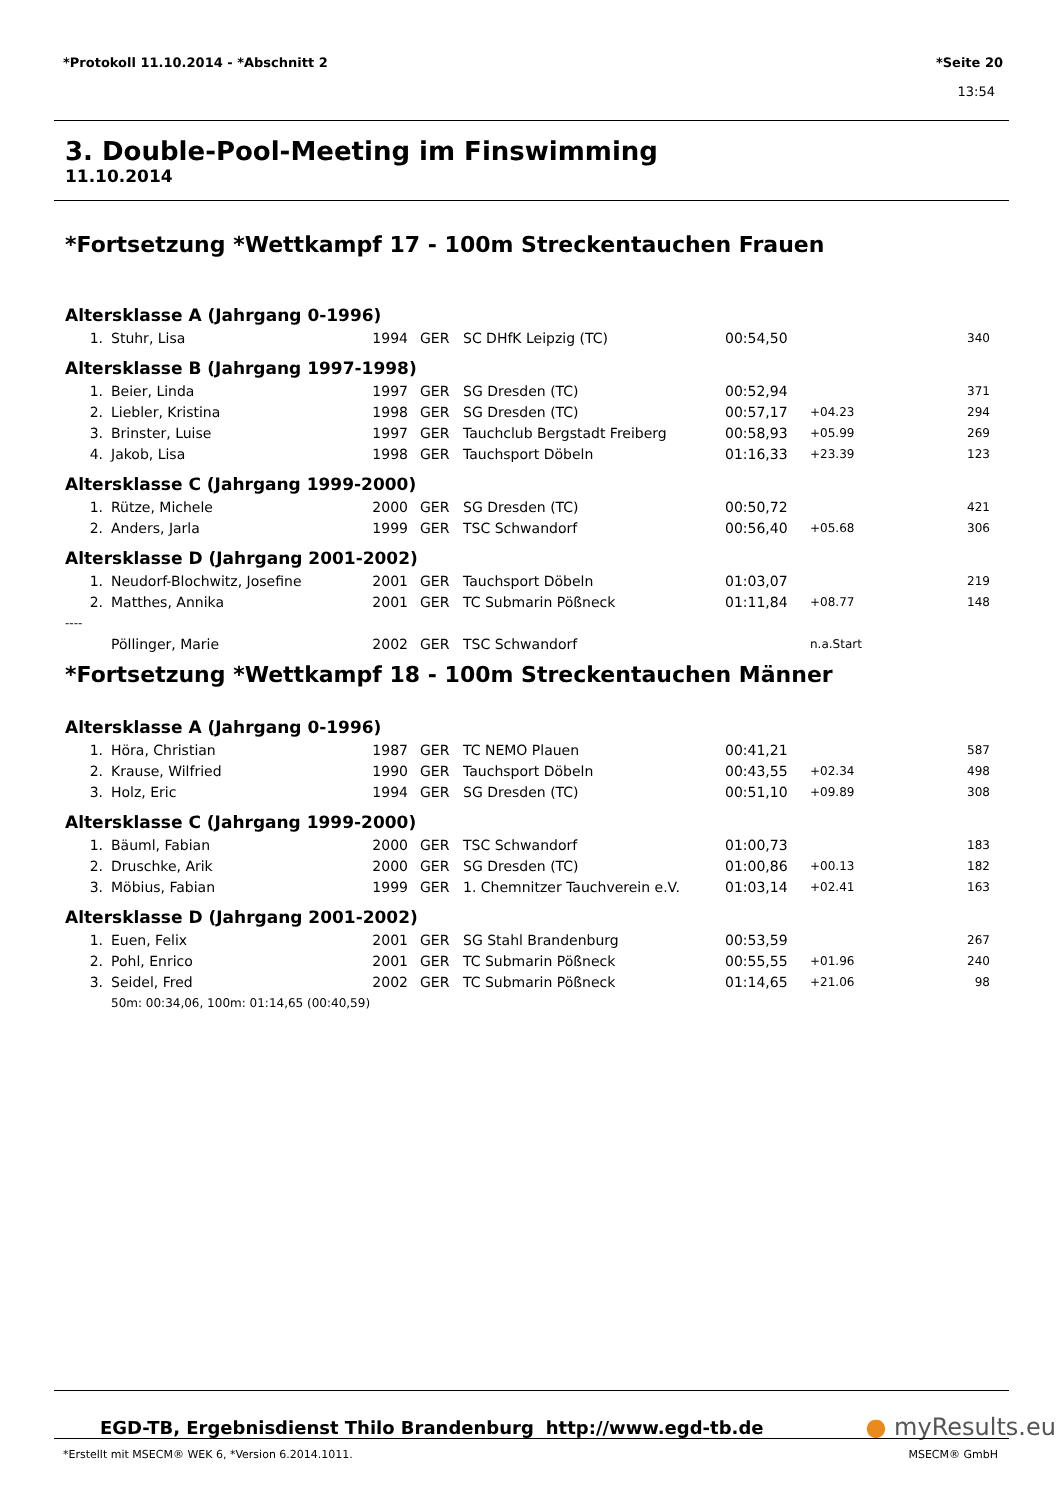*Protokoll 11.10.2014 - *Abschnitt 2 *Seite 20
13:54
3. Double-Pool-Meeting im Finswimming
11.10.2014
*Fortsetzung *Wettkampf 17 - 100m Streckentauchen Frauen
Altersklasse A (Jahrgang 0-1996)
| 1. | Stuhr, Lisa | 1994 | GER | SC DHfK Leipzig (TC) | 00:54,50 | | 340 |
Altersklasse B (Jahrgang 1997-1998)
| 1. | Beier, Linda | 1997 | GER | SG Dresden (TC) | 00:52,94 | | 371 |
| 2. | Liebler, Kristina | 1998 | GER | SG Dresden (TC) | 00:57,17 | +04.23 | 294 |
| 3. | Brinster, Luise | 1997 | GER | Tauchclub Bergstadt Freiberg | 00:58,93 | +05.99 | 269 |
| 4. | Jakob, Lisa | 1998 | GER | Tauchsport Döbeln | 01:16,33 | +23.39 | 123 |
Altersklasse C (Jahrgang 1999-2000)
| 1. | Rütze, Michele | 2000 | GER | SG Dresden (TC) | 00:50,72 | | 421 |
| 2. | Anders, Jarla | 1999 | GER | TSC Schwandorf | 00:56,40 | +05.68 | 306 |
Altersklasse D (Jahrgang 2001-2002)
| 1. | Neudorf-Blochwitz, Josefine | 2001 | GER | Tauchsport Döbeln | 01:03,07 | | 219 |
| 2. | Matthes, Annika | 2001 | GER | TC Submarin Pößneck | 01:11,84 | +08.77 | 148 |
| ---- | | | | | | | |
| | Pöllinger, Marie | 2002 | GER | TSC Schwandorf | | n.a.Start | |
*Fortsetzung *Wettkampf 18 - 100m Streckentauchen Männer
Altersklasse A (Jahrgang 0-1996)
| 1. | Höra, Christian | 1987 | GER | TC NEMO Plauen | 00:41,21 | | 587 |
| 2. | Krause, Wilfried | 1990 | GER | Tauchsport Döbeln | 00:43,55 | +02.34 | 498 |
| 3. | Holz, Eric | 1994 | GER | SG Dresden (TC) | 00:51,10 | +09.89 | 308 |
Altersklasse C (Jahrgang 1999-2000)
| 1. | Bäuml, Fabian | 2000 | GER | TSC Schwandorf | 01:00,73 | | 183 |
| 2. | Druschke, Arik | 2000 | GER | SG Dresden (TC) | 01:00,86 | +00.13 | 182 |
| 3. | Möbius, Fabian | 1999 | GER | 1. Chemnitzer Tauchverein e.V. | 01:03,14 | +02.41 | 163 |
Altersklasse D (Jahrgang 2001-2002)
| 1. | Euen, Felix | 2001 | GER | SG Stahl Brandenburg | 00:53,59 | | 267 |
| 2. | Pohl, Enrico | 2001 | GER | TC Submarin Pößneck | 00:55,55 | +01.96 | 240 |
| 3. | Seidel, Fred | 2002 | GER | TC Submarin Pößneck | 01:14,65 | +21.06 | 98 |
| | 50m: 00:34,06, 100m: 01:14,65 (00:40,59) | | | | | | |
EGD-TB, Ergebnisdienst Thilo Brandenburg http://www.egd-tb.de ● myResults.eu
*Erstellt mit MSECM® WEK 6, *Version 6.2014.1011. MSECM® GmbH